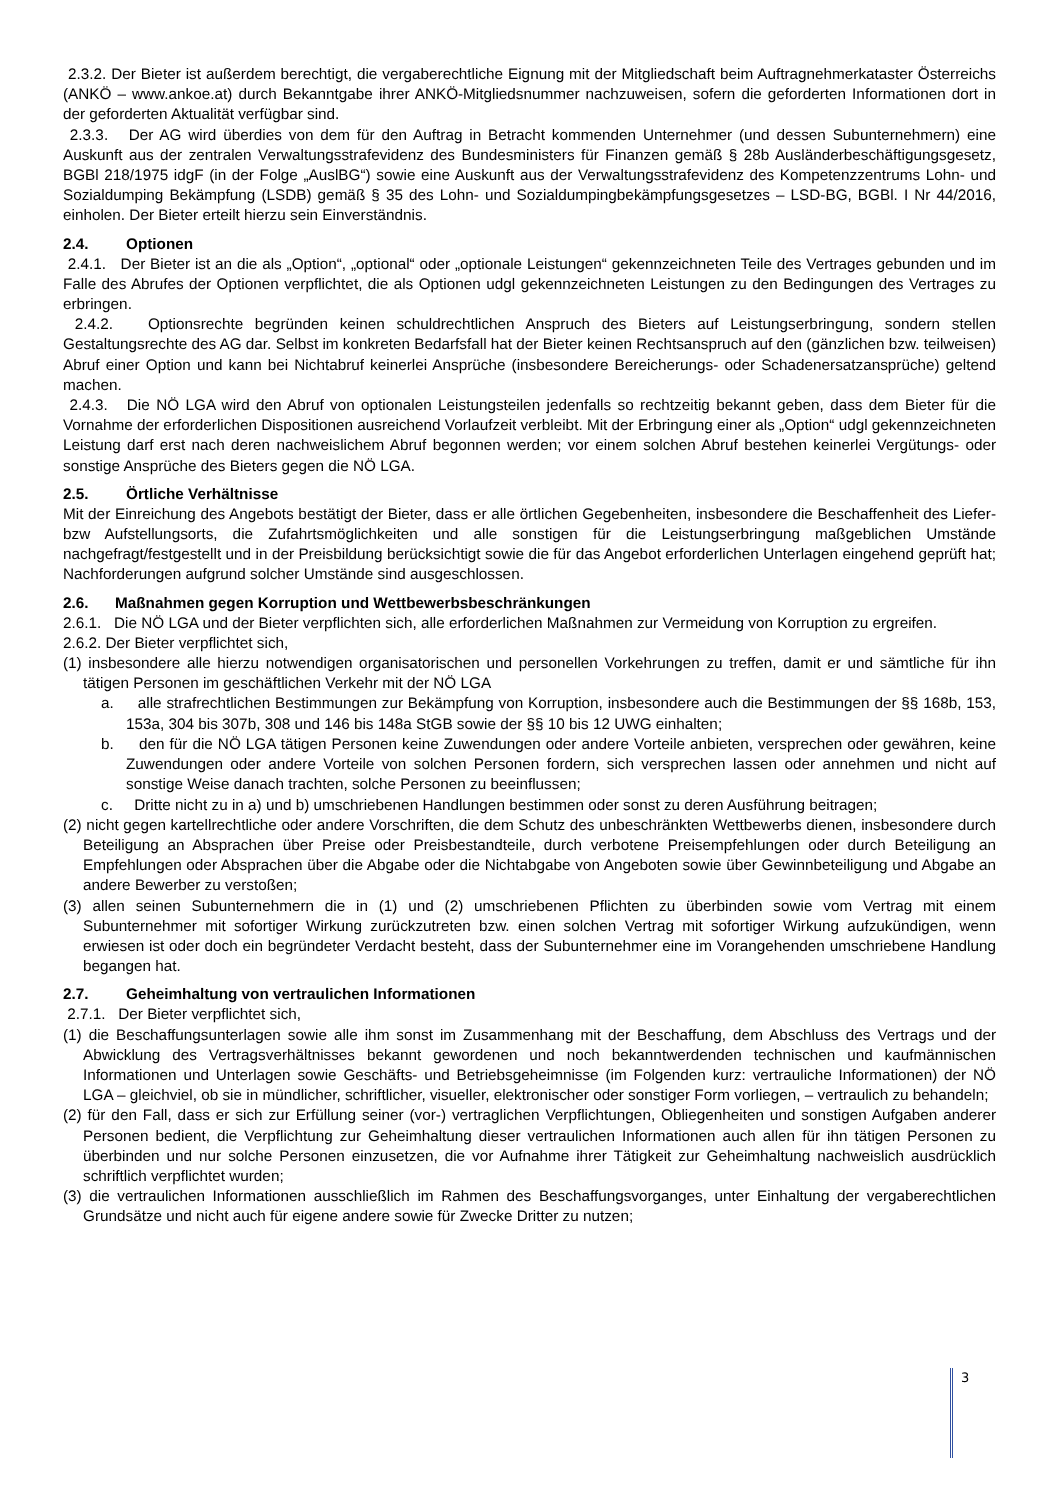2.3.2. Der Bieter ist außerdem berechtigt, die vergaberechtliche Eignung mit der Mitgliedschaft beim Auftragnehmerkataster Österreichs (ANKÖ – www.ankoe.at) durch Bekanntgabe ihrer ANKÖ-Mitgliedsnummer nachzuweisen, sofern die geforderten Informationen dort in der geforderten Aktualität verfügbar sind.
2.3.3. Der AG wird überdies von dem für den Auftrag in Betracht kommenden Unternehmer (und dessen Subunternehmern) eine Auskunft aus der zentralen Verwaltungsstrafevidenz des Bundesministers für Finanzen gemäß § 28b Ausländerbeschäftigungsgesetz, BGBl 218/1975 idgF (in der Folge „AuslBG“) sowie eine Auskunft aus der Verwaltungsstrafevidenz des Kompetenzzentrums Lohn- und Sozialdumping Bekämpfung (LSDB) gemäß § 35 des Lohn- und Sozialdumpingbekämpfungsgesetzes – LSD-BG, BGBl. I Nr 44/2016, einholen. Der Bieter erteilt hierzu sein Einverständnis.
2.4. Optionen
2.4.1. Der Bieter ist an die als „Option“, „optional“ oder „optionale Leistungen“ gekennzeichneten Teile des Vertrages gebunden und im Falle des Abrufes der Optionen verpflichtet, die als Optionen udgl gekennzeichneten Leistungen zu den Bedingungen des Vertrages zu erbringen.
2.4.2. Optionsrechte begründen keinen schuldrechtlichen Anspruch des Bieters auf Leistungserbringung, sondern stellen Gestaltungsrechte des AG dar. Selbst im konkreten Bedarfsfall hat der Bieter keinen Rechtsanspruch auf den (gänzlichen bzw. teilweisen) Abruf einer Option und kann bei Nichtabruf keinerlei Ansprüche (insbesondere Bereicherungs- oder Schadenersatzansprüche) geltend machen.
2.4.3. Die NÖ LGA wird den Abruf von optionalen Leistungsteilen jedenfalls so rechtzeitig bekannt geben, dass dem Bieter für die Vornahme der erforderlichen Dispositionen ausreichend Vorlaufzeit verbleibt. Mit der Erbringung einer als „Option“ udgl gekennzeichneten Leistung darf erst nach deren nachweislichem Abruf begonnen werden; vor einem solchen Abruf bestehen keinerlei Vergütungs- oder sonstige Ansprüche des Bieters gegen die NÖ LGA.
2.5. Örtliche Verhältnisse
Mit der Einreichung des Angebots bestätigt der Bieter, dass er alle örtlichen Gegebenheiten, insbesondere die Beschaffenheit des Liefer- bzw Aufstellungsorts, die Zufahrtsmöglichkeiten und alle sonstigen für die Leistungserbringung maßgeblichen Umstände nachgefragt/festgestellt und in der Preisbildung berücksichtigt sowie die für das Angebot erforderlichen Unterlagen eingehend geprüft hat; Nachforderungen aufgrund solcher Umstände sind ausgeschlossen.
2.6. Maßnahmen gegen Korruption und Wettbewerbsbeschränkungen
2.6.1. Die NÖ LGA und der Bieter verpflichten sich, alle erforderlichen Maßnahmen zur Vermeidung von Korruption zu ergreifen.
2.6.2. Der Bieter verpflichtet sich,
(1) insbesondere alle hierzu notwendigen organisatorischen und personellen Vorkehrungen zu treffen, damit er und sämtliche für ihn tätigen Personen im geschäftlichen Verkehr mit der NÖ LGA
a. alle strafrechtlichen Bestimmungen zur Bekämpfung von Korruption, insbesondere auch die Bestimmungen der §§ 168b, 153, 153a, 304 bis 307b, 308 und 146 bis 148a StGB sowie der §§ 10 bis 12 UWG einhalten;
b. den für die NÖ LGA tätigen Personen keine Zuwendungen oder andere Vorteile anbieten, versprechen oder gewähren, keine Zuwendungen oder andere Vorteile von solchen Personen fordern, sich versprechen lassen oder annehmen und nicht auf sonstige Weise danach trachten, solche Personen zu beeinflussen;
c. Dritte nicht zu in a) und b) umschriebenen Handlungen bestimmen oder sonst zu deren Ausführung beitragen;
(2) nicht gegen kartellrechtliche oder andere Vorschriften, die dem Schutz des unbeschränkten Wettbewerbs dienen, insbesondere durch Beteiligung an Absprachen über Preise oder Preisbestandteile, durch verbotene Preisempfehlungen oder durch Beteiligung an Empfehlungen oder Absprachen über die Abgabe oder die Nichtabgabe von Angeboten sowie über Gewinnbeteiligung und Abgabe an andere Bewerber zu verstoßen;
(3) allen seinen Subunternehmern die in (1) und (2) umschriebenen Pflichten zu überbinden sowie vom Vertrag mit einem Subunternehmer mit sofortiger Wirkung zurückzutreten bzw. einen solchen Vertrag mit sofortiger Wirkung aufzukündigen, wenn erwiesen ist oder doch ein begründeter Verdacht besteht, dass der Subunternehmer eine im Vorangehenden umschriebene Handlung begangen hat.
2.7. Geheimhaltung von vertraulichen Informationen
2.7.1. Der Bieter verpflichtet sich,
(1) die Beschaffungsunterlagen sowie alle ihm sonst im Zusammenhang mit der Beschaffung, dem Abschluss des Vertrags und der Abwicklung des Vertragsverhältnisses bekannt gewordenen und noch bekanntwerdenden technischen und kaufmännischen Informationen und Unterlagen sowie Geschäfts- und Betriebsgeheimnisse (im Folgenden kurz: vertrauliche Informationen) der NÖ LGA – gleichviel, ob sie in mündlicher, schriftlicher, visueller, elektronischer oder sonstiger Form vorliegen, – vertraulich zu behandeln;
(2) für den Fall, dass er sich zur Erfüllung seiner (vor-) vertraglichen Verpflichtungen, Obliegenheiten und sonstigen Aufgaben anderer Personen bedient, die Verpflichtung zur Geheimhaltung dieser vertraulichen Informationen auch allen für ihn tätigen Personen zu überbinden und nur solche Personen einzusetzen, die vor Aufnahme ihrer Tätigkeit zur Geheimhaltung nachweislich ausdrücklich schriftlich verpflichtet wurden;
(3) die vertraulichen Informationen ausschließlich im Rahmen des Beschaffungsvorganges, unter Einhaltung der vergaberechtlichen Grundsätze und nicht auch für eigene andere sowie für Zwecke Dritter zu nutzen;
3